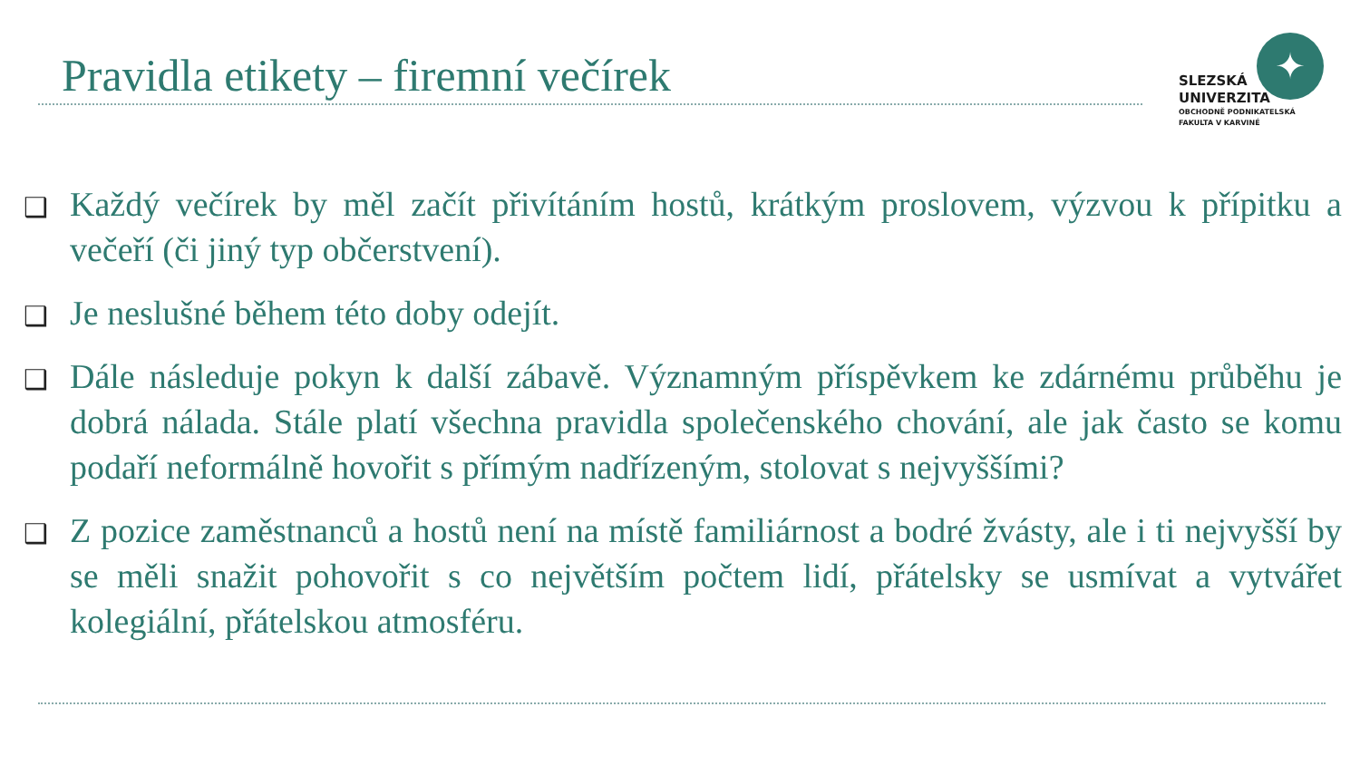Pravidla etikety – firemní večírek
✦
SLEZSKÁ
UNIVERZITA
OBCHODNĚ PODNIKATELSKÁ
FAKULTA V KARVINÉ
❑ Každý večírek by měl začít přivítáním hostů, krátkým proslovem, výzvou k přípitku a večeří (či jiný typ občerstvení).
❑ Je neslušné během této doby odejít.
❑ Dále následuje pokyn k další zábavě. Významným příspěvkem ke zdárnému průběhu je dobrá nálada. Stále platí všechna pravidla společenského chování, ale jak často se komu podaří neformálně hovořit s přímým nadřízeným, stolovat s nejvyššími?
❑ Z pozice zaměstnanců a hostů není na místě familiárnost a bodré žvásty, ale i ti nejvyšší by se měli snažit pohovořit s co největším počtem lidí, přátelsky se usmívat a vytvářet kolegiální, přátelskou atmosféru.